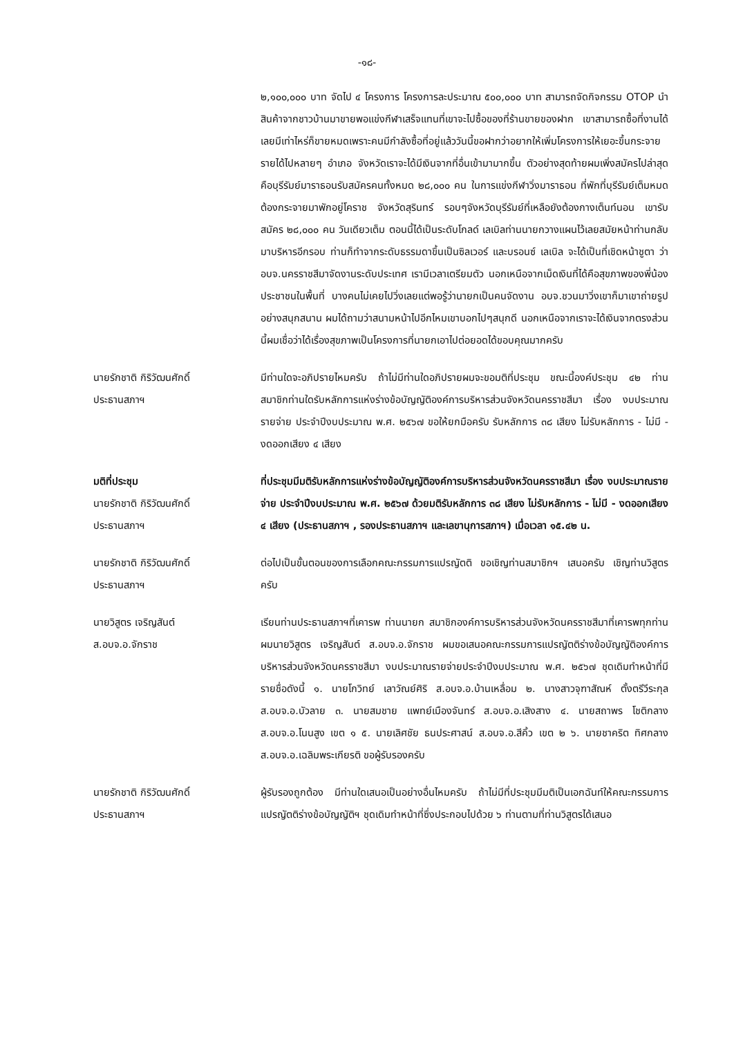-๑๘-
๒,๑๐๐,๐๐๐ บาท จัดไป ๔ โครงการ โครงการละประมาณ ๕๐๐,๐๐๐ บาท สามารถจัดกิจกรรม OTOP นำสินค้าจากชาวบ้านมาขายพอแข่งกีฬาเสร็จแทนที่เขาจะไปซื้อของที่ร้านขายของฝาก เขาสามารถซื้อที่งานได้เลยมีเท่าไหร่ก็ขายหมดเพราะคนมีกำลังซื้อที่อยู่แล้ววันนี้ขอฝากว่าอยากให้เพิ่มโครงการให้เยอะขึ้นกระจายรายได้ไปหลายๆ อำเภอ จังหวัดเราจะได้มีเงินจากที่อื่นเข้ามามากขึ้น ตัวอย่างสุดท้ายผมเพิ่งสมัครไปล่าสุดคือบุรีรัมย์มาราธอนรับสมัครคนทั้งหมด ๒๘,๐๐๐ คน ในการแข่งกีฬาวิ่งมาราธอน ที่พักที่บุรีรัมย์เต็มหมดต้องกระจายมาพักอยู่โคราช จังหวัดสุรินทร์ รอบๆจังหวัดบุรีรัมย์ที่เหลือยังต้องกางเต็นท์นอน เขารับสมัคร ๒๘,๐๐๐ คน วันเดียวเต็ม ตอนนี้ได้เป็นระดับโกลด์ เลเบิลท่านนายกวางแผนไว้เลยสมัยหน้าท่านกลับมาบริหารอีกรอบ ท่านก็ทำจากระดับธรรมดาขึ้นเป็นซิลเวอร์ และบรอนซ์ เลเบิล จะได้เป็นที่เชิดหน้าชูตา ว่าอบจ.นครราชสีมาจัดงานระดับประเทศ เรามีเวลาเตรียมตัว นอกเหนือจากเม็ดเงินที่ได้คือสุขภาพของพี่น้องประชาชนในพื้นที่ บางคนไม่เคยไปวิ่งเลยแต่พอรู้ว่านายกเป็นคนจัดงาน อบจ.ชวนมาวิ่งเขาก็มาเขาถ่ายรูปอย่างสนุกสนาน ผมได้ถามว่าสนามหน้าไปอีกไหมเขาบอกไปๆสนุกดี นอกเหนือจากเราจะได้เงินจากตรงส่วนนี้ผมเชื่อว่าได้เรื่องสุขภาพเป็นโครงการที่นายกเอาไปต่อยอดได้ขอบคุณมากครับ
นายรักชาติ กิริวัฒนศักดิ์
ประธานสภาฯ
มีท่านใดจะอภิปรายไหมครับ ถ้าไม่มีท่านใดอภิปรายผมจะขอมติที่ประชุม ขณะนี้องค์ประชุม ๔๒ ท่าน สมาชิกท่านใดรับหลักการแห่งร่างข้อบัญญัติองค์การบริหารส่วนจังหวัดนครราชสีมา เรื่อง งบประมาณรายจ่าย ประจำปีงบประมาณ พ.ศ. ๒๕๖๗ ขอให้ยกมือครับ รับหลักการ ๓๘ เสียง ไม่รับหลักการ - ไม่มี - งดออกเสียง ๔ เสียง
มติที่ประชุม
นายรักชาติ กิริวัฒนศักดิ์
ประธานสภาฯ
ที่ประชุมมีมติรับหลักการแห่งร่างข้อบัญญัติองค์การบริหารส่วนจังหวัดนครราชสีมา เรื่อง งบประมาณรายจ่าย ประจำปีงบประมาณ พ.ศ. ๒๕๖๗ ด้วยมติรับหลักการ ๓๘ เสียง ไม่รับหลักการ - ไม่มี - งดออกเสียง ๔ เสียง (ประธานสภาฯ , รองประธานสภาฯ และเลขานุการสภาฯ) เมื่อเวลา ๑๕.๔๒ น.
นายรักชาติ กิริวัฒนศักดิ์
ประธานสภาฯ
ต่อไปเป็นขั้นตอนของการเลือกคณะกรรมการแปรญัตติ ขอเชิญท่านสมาชิกฯ เสนอครับ เชิญท่านวิสูตรครับ
นายวิสูตร เจริญสันต์
ส.อบจ.อ.จักราช
เรียนท่านประธานสภาฯที่เคารพ ท่านนายก สมาชิกองค์การบริหารส่วนจังหวัดนครราชสีมาที่เคารพทุกท่าน ผมนายวิสูตร เจริญสันต์ ส.อบจ.อ.จักราช ผมขอเสนอคณะกรรมการแปรญัตติร่างข้อบัญญัติองค์การบริหารส่วนจังหวัดนครราชสีมา งบประมาณรายจ่ายประจำปีงบประมาณ พ.ศ. ๒๕๖๗ ชุดเดิมทำหน้าที่มีรายชื่อดังนี้ ๑. นายโกวิทย์ เลาวัณย์ศิริ ส.อบจ.อ.บ้านเหลื่อม ๒. นางสาวจุฑาสัณห์ ตั้งตรีวีระกุล ส.อบจ.อ.บัวลาย ๓. นายสมชาย แพทย์เมืองจันทร์ ส.อบจ.อ.เสิงสาง ๔. นายสถาพร โชติกลาง ส.อบจ.อ.โนนสูง เขต ๑ ๕. นายเลิศชัย ธนประศาสน์ ส.อบจ.อ.สีคิ้ว เขต ๒ ๖. นายชาคริต ทิศกลาง ส.อบจ.อ.เฉลิมพระเกียรติ ขอผู้รับรองครับ
นายรักชาติ กิริวัฒนศักดิ์
ประธานสภาฯ
ผู้รับรองถูกต้อง มีท่านใดเสนอเป็นอย่างอื่นไหมครับ ถ้าไม่มีที่ประชุมมีมติเป็นเอกฉันท์ให้คณะกรรมการแปรญัตติร่างข้อบัญญัติฯ ชุดเดิมทำหน้าที่ซึ่งประกอบไปด้วย ๖ ท่านตามที่ท่านวิสูตรได้เสนอ